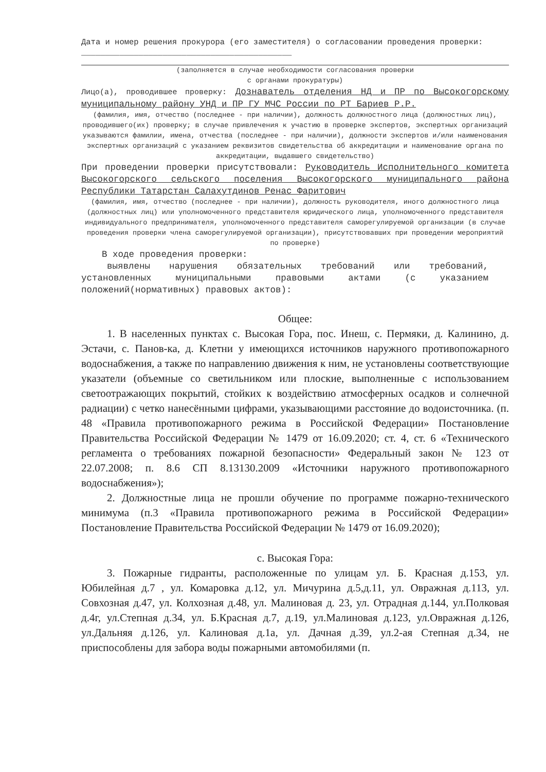Дата и номер решения прокурора (его заместителя) о согласовании проведения проверки: ____________________________________________
(заполняется в случае необходимости согласования проверки
с органами прокуратуры)
Лицо(а), проводившее проверку: Дознаватель отделения НД и ПР по Высокогорскому муниципальному району УНД и ПР ГУ МЧС России по РТ Бариев Р.Р.
(фамилия, имя, отчество (последнее - при наличии), должность должностного лица (должностных лиц), проводившего(их) проверку; в случае привлечения к участию в проверке экспертов, экспертных организаций указываются фамилии, имена, отчества (последнее - при наличии), должности экспертов и/или наименования экспертных организаций с указанием реквизитов свидетельства об аккредитации и наименование органа по аккредитации, выдавшего свидетельство)
При проведении проверки присутствовали: Руководитель Исполнительного комитета Высокогорского сельского поселения Высокогорского муниципального района Республики Татарстан Салахутдинов Ренас Фаритович
(фамилия, имя, отчество (последнее - при наличии), должность руководителя, иного должностного лица (должностных лиц) или уполномоченного представителя юридического лица, уполномоченного представителя индивидуального предпринимателя, уполномоченного представителя саморегулируемой организации (в случае проведения проверки члена саморегулируемой организации), присутствовавших при проведении мероприятий по проверке)
В ходе проведения проверки:
выявлены нарушения обязательных требований или требований, установленных муниципальными правовыми актами (с указанием положений(нормативных) правовых актов):
Общее:
1. В населенных пунктах с. Высокая Гора, пос. Инеш, с. Пермяки, д. Калинино, д. Эстачи, с. Панов-ка, д. Клетни у имеющихся источников наружного противопожарного водоснабжения, а также по направлению движения к ним, не установлены соответствующие указатели (объемные со светильником или плоские, выполненные с использованием светоотражающих покрытий, стойких к воздействию атмосферных осадков и солнечной радиации) с четко нанесёнными цифрами, указывающими расстояние до водоисточника. (п. 48 «Правила противопожарного режима в Российской Федерации» Постановление Правительства Российской Федерации № 1479 от 16.09.2020; ст. 4, ст. 6 «Технического регламента о требованиях пожарной безопасности» Федеральный закон № 123 от 22.07.2008; п. 8.6 СП 8.13130.2009 «Источники наружного противопожарного водоснабжения»);
2. Должностные лица не прошли обучение по программе пожарно-технического минимума (п.3 «Правила противопожарного режима в Российской Федерации» Постановление Правительства Российской Федерации № 1479 от 16.09.2020);
с. Высокая Гора:
3. Пожарные гидранты, расположенные по улицам ул. Б. Красная д.153, ул. Юбилейная д.7 , ул. Комаровка д.12, ул. Мичурина д.5,д.11, ул. Овражная д.113, ул. Совхозная д.47, ул. Колхозная д.48, ул. Малиновая д. 23, ул. Отрадная д.144, ул.Полковая д.4г, ул.Степная д.34, ул. Б.Красная д.7, д.19, ул.Малиновая д.123, ул.Овражная д.126, ул.Дальняя д.126, ул. Калиновая д.1а, ул. Дачная д.39, ул.2-ая Степная д.34, не приспособлены для забора воды пожарными автомобилями (п.